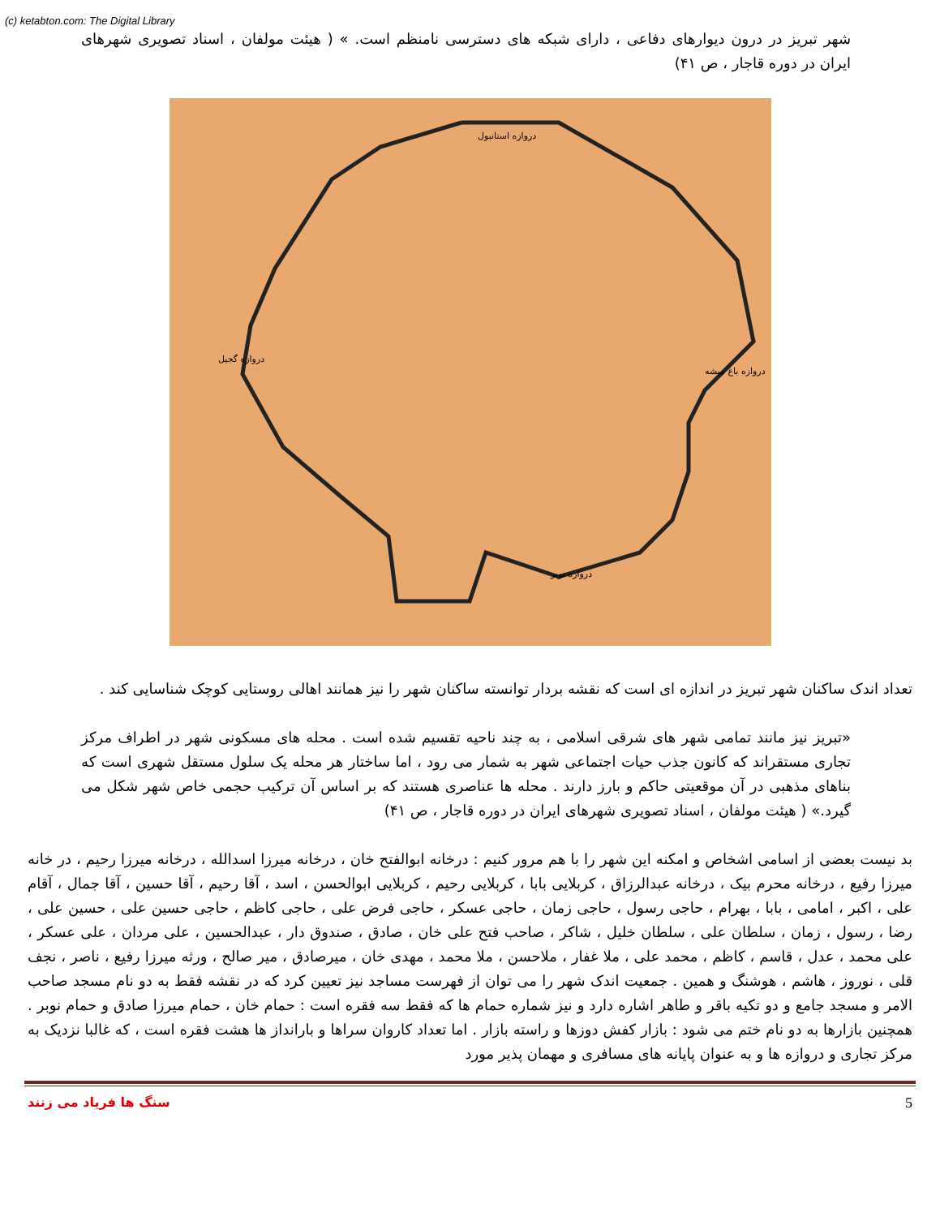(c) ketabton.com: The Digital Library
شهر تبریز در درون دیوارهای دفاعی ، دارای شبکه های دسترسی نامنظم است. » ( هیئت مولفان ، اسناد تصویری شهرهای ایران در دوره قاجار ، ص ۴۱)
دروازه استانبول
دروازه گجیل
دروازه باغ میشه
دروازه نوبر
تعداد اندک ساکنان شهر تبریز در اندازه ای است که نقشه بردار توانسته ساکنان شهر را نیز همانند اهالی روستایی کوچک شناسایی کند .
«تبریز نیز مانند تمامی شهر های شرقی اسلامی ، به چند ناحیه تقسیم شده است . محله های مسکونی شهر در اطراف مرکز تجاری مستقراند که کانون جذب حیات اجتماعی شهر به شمار می رود ، اما ساختار هر محله یک سلول مستقل شهری است که بناهای مذهبی در آن موقعیتی حاکم و بارز دارند . محله ها عناصری هستند که بر اساس آن ترکیب حجمی خاص شهر شکل می گیرد.» ( هیئت مولفان ، اسناد تصویری شهرهای ایران در دوره قاجار ، ص ۴۱)
بد نیست بعضی از اسامی اشخاص و امکنه این شهر را با هم مرور کنیم : درخانه ابوالفتح خان ، درخانه میرزا اسدالله ، درخانه میرزا رحیم ، در خانه میرزا رفیع ، درخانه محرم بیک ، درخانه عبدالرزاق ، کربلایی بابا ، کربلایی رحیم ، کربلایی ابوالحسن ، اسد ، آقا رحیم ، آقا حسین ، آقا جمال ، آقام علی ، اکبر ، امامی ، بابا ، بهرام ، حاجی رسول ، حاجی زمان ، حاجی عسکر ، حاجی فرض علی ، حاجی کاظم ، حاجی حسین علی ، حسین علی ، رضا ، رسول ، زمان ، سلطان علی ، سلطان خلیل ، شاکر ، صاحب فتح علی خان ، صادق ، صندوق دار ، عبدالحسین ، علی مردان ، علی عسکر ، علی محمد ، عدل ، قاسم ، کاظم ، محمد علی ، ملا غفار ، ملاحسن ، ملا محمد ، مهدی خان ، میرصادق ، میر صالح ، ورثه میرزا رفیع ، ناصر ، نجف قلی ، نوروز ، هاشم ، هوشنگ و همین . جمعیت اندک شهر را می توان از فهرست مساجد نیز تعیین کرد که در نقشه فقط به دو نام مسجد صاحب الامر و مسجد جامع و دو تکیه باقر و طاهر اشاره دارد و نیز شماره حمام ها که فقط سه فقره است : حمام خان ، حمام میرزا صادق و حمام نوبر . همچنین بازارها به دو نام ختم می شود : بازار کفش دوزها و راسته بازار . اما تعداد کاروان سراها و بارانداز ها هشت فقره است ، که غالبا نزدیک به مرکز تجاری و دروازه ها و به عنوان پایانه های مسافری و مهمان پذیر مورد
سنگ ها فریاد می زنند 5